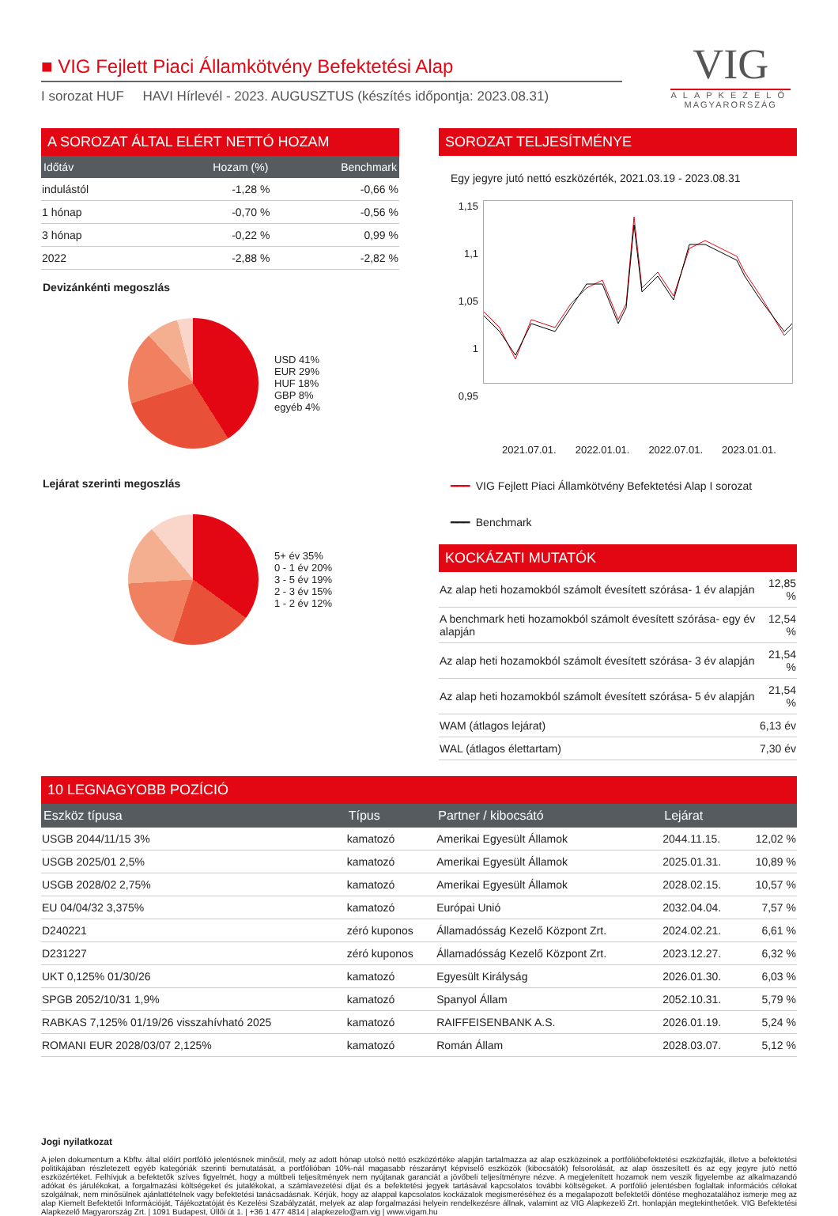VIG
ALAPKEZELŐ
MAGYARORSZÁG
■ VIG Fejlett Piaci Államkötvény Befektetési Alap
I sorozat HUF HAVI Hírlevél - 2023. AUGUSZTUS (készítés időpontja: 2023.08.31)
A SOROZAT ÁLTAL ELÉRT NETTÓ HOZAM
| Időtáv | Hozam (%) | Benchmark |
| --- | --- | --- |
| indulástól | -1,28 % | -0,66 % |
| 1 hónap | -0,70 % | -0,56 % |
| 3 hónap | -0,22 % | 0,99 % |
| 2022 | -2,88 % | -2,82 % |
Devizánkénti megoszlás
USD 41%
EUR 29%
HUF 18%
GBP 8%
egyéb 4%
Lejárat szerinti megoszlás
5+ év 35%
0 - 1 év 20%
3 - 5 év 19%
2 - 3 év 15%
1 - 2 év 12%
SOROZAT TELJESÍTMÉNYE
Egy jegyre jutó nettó eszközérték, 2021.03.19 - 2023.08.31
1,15
1,1
1,05
1
0,95
2021.07.01. 2022.01.01. 2022.07.01. 2023.01.01.
━━━ VIG Fejlett Piaci Államkötvény Befektetési Alap I sorozat
━━━ Benchmark
KOCKÁZATI MUTATÓK
| Az alap heti hozamokból számolt évesített szórása- 1 év alapján | 12,85 % |
| A benchmark heti hozamokból számolt évesített szórása- egy év alapján | 12,54 % |
| Az alap heti hozamokból számolt évesített szórása- 3 év alapján | 21,54 % |
| Az alap heti hozamokból számolt évesített szórása- 5 év alapján | 21,54 % |
| WAM (átlagos lejárat) | 6,13 év |
| WAL (átlagos élettartam) | 7,30 év |
10 LEGNAGYOBB POZÍCIÓ
| Eszköz típusa | Típus | Partner / kibocsátó | Lejárat | |
| --- | --- | --- | --- | --- |
| USGB 2044/11/15 3% | kamatozó | Amerikai Egyesült Államok | 2044.11.15. | 12,02 % |
| USGB 2025/01 2,5% | kamatozó | Amerikai Egyesült Államok | 2025.01.31. | 10,89 % |
| USGB 2028/02 2,75% | kamatozó | Amerikai Egyesült Államok | 2028.02.15. | 10,57 % |
| EU 04/04/32 3,375% | kamatozó | Európai Unió | 2032.04.04. | 7,57 % |
| D240221 | zéró kuponos | Államadósság Kezelő Központ Zrt. | 2024.02.21. | 6,61 % |
| D231227 | zéró kuponos | Államadósság Kezelő Központ Zrt. | 2023.12.27. | 6,32 % |
| UKT 0,125% 01/30/26 | kamatozó | Egyesült Királyság | 2026.01.30. | 6,03 % |
| SPGB 2052/10/31 1,9% | kamatozó | Spanyol Állam | 2052.10.31. | 5,79 % |
| RABKAS 7,125% 01/19/26 visszahívható 2025 | kamatozó | RAIFFEISENBANK A.S. | 2026.01.19. | 5,24 % |
| ROMANI EUR 2028/03/07 2,125% | kamatozó | Román Állam | 2028.03.07. | 5,12 % |
Jogi nyilatkozat
A jelen dokumentum a Kbftv. által előírt portfólió jelentésnek minősül, mely az adott hónap utolsó nettó eszközértéke alapján tartalmazza az alap eszközeinek a portfólióbefektetési eszközfajták, illetve a befektetési politikájában részletezett egyéb kategóriák szerinti bemutatását, a portfólióban 10%-nál magasabb részarányt képviselő eszközök (kibocsátók) felsorolását, az alap összesített és az egy jegyre jutó nettó eszközértéket. Felhívjuk a befektetők szíves figyelmét, hogy a múltbeli teljesítmények nem nyújtanak garanciát a jövőbeli teljesítményre nézve. A megjelenített hozamok nem veszik figyelembe az alkalmazandó adókat és járulékokat, a forgalmazási költségeket és jutalékokat, a számlavezetési díjat és a befektetési jegyek tartásával kapcsolatos további költségeket. A portfólió jelentésben foglaltak információs célokat szolgálnak, nem minősülnek ajánlattételnek vagy befektetési tanácsadásnak. Kérjük, hogy az alappal kapcsolatos kockázatok megismeréséhez és a megalapozott befektetői döntése meghozatalához ismerje meg az alap Kiemelt Befektetői Információját, Tájékoztatóját és Kezelési Szabályzatát, melyek az alap forgalmazási helyein rendelkezésre állnak, valamint az VIG Alapkezelő Zrt. honlapján megtekinthetőek. VIG Befektetési Alapkezelő Magyarország Zrt. | 1091 Budapest, Üllői út 1. | +36 1 477 4814 | alapkezelo@am.vig | www.vigam.hu